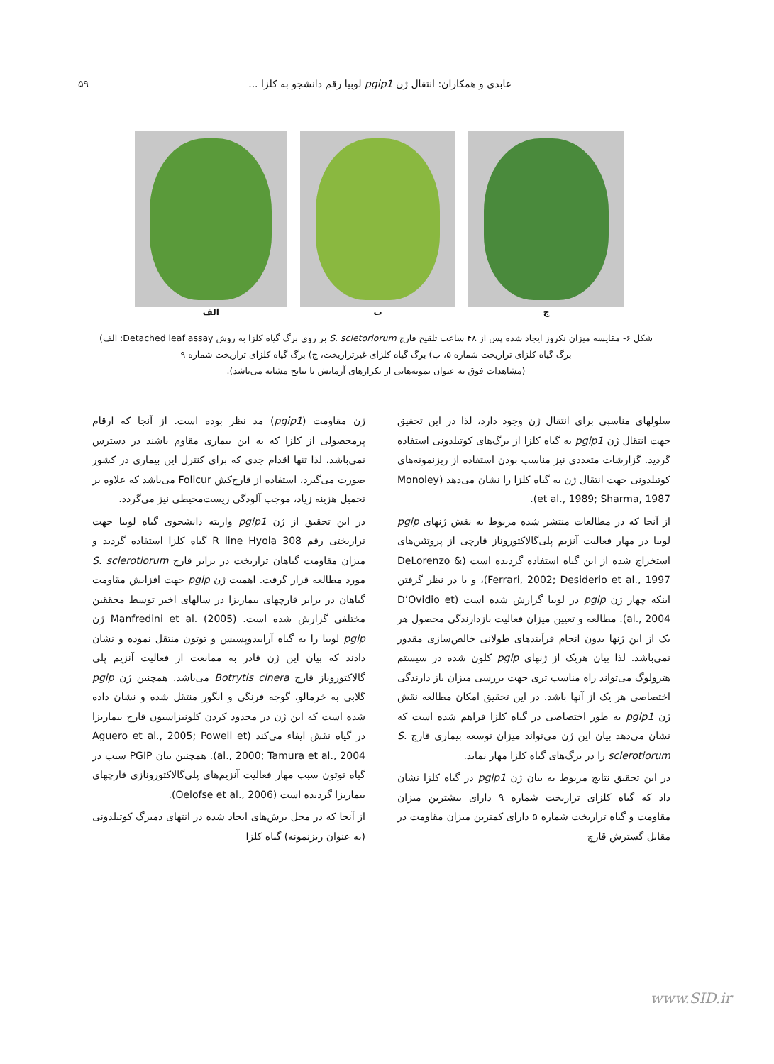عابدی و همکاران: انتقال ژن pgip1 لوبیا رقم دانشجو به کلزا ... ۵۹
ج ب الف
شکل ۶- مقایسه میزان نکروز ایجاد شده پس از ۴۸ ساعت تلقیح قارچ S. scletoriorum بر روی برگ گیاه کلزا به روش Detached leaf assay: الف) برگ گیاه کلزای تراریخت شماره ۵، ب) برگ گیاه کلزای غیرتراریخت، ج) برگ گیاه کلزای تراریخت شماره ۹
(مشاهدات فوق به عنوان نمونه‌هایی از تکرارهای آزمایش با نتایج مشابه می‌باشد).
ژن مقاومت (pgip1) مد نظر بوده است. از آنجا که ارقام پرمحصولی از کلزا که به این بیماری مقاوم باشند در دسترس نمی‌باشد، لذا تنها اقدام جدی که برای کنترل این بیماری در کشور صورت می‌گیرد، استفاده از قارچ‌کش Folicur می‌باشد که علاوه بر تحمیل هزینه زیاد، موجب آلودگی زیست‌محیطی نیز می‌گردد.
در این تحقیق از ژن pgip1 واریته دانشجوی گیاه لوبیا جهت تراریختی رقم R line Hyola 308 گیاه کلزا استفاده گردید و میزان مقاومت گیاهان تراریخت در برابر قارچ S. sclerotiorum مورد مطالعه قرار گرفت. اهمیت ژن pgip جهت افزایش مقاومت گیاهان در برابر قارچهای بیماریزا در سالهای اخیر توسط محققین مختلفی گزارش شده است. Manfredini et al. (2005) ژن pgip لوبیا را به گیاه آرابیدوپسیس و توتون منتقل نموده و نشان دادند که بیان این ژن قادر به ممانعت از فعالیت آنزیم پلی گالاکتوروناز قارچ Botrytis cinera می‌باشد. همچنین ژن pgip گلابی به خرمالو، گوجه فرنگی و انگور منتقل شده و نشان داده شده است که این ژن در محدود کردن کلونیزاسیون قارچ بیماریزا در گیاه نقش ایفاء می‌کند (Aguero et al., 2005; Powell et al., 2000; Tamura et al., 2004). همچنین بیان PGIP سیب در گیاه توتون سبب مهار فعالیت آنزیم‌های پلی‌گالاکتورونازی قارچهای بیماریزا گردیده است (Oelofse et al., 2006).
از آنجا که در محل برش‌های ایجاد شده در انتهای دمبرگ کوتیلدونی (به عنوان ریزنمونه) گیاه کلزا
سلولهای مناسبی برای انتقال ژن وجود دارد، لذا در این تحقیق جهت انتقال ژن pgip1 به گیاه کلزا از برگ‌های کوتیلدونی استفاده گردید. گزارشات متعددی نیز مناسب بودن استفاده از ریزنمونه‌های کوتیلدونی جهت انتقال ژن به گیاه کلزا را نشان می‌دهد (Monoley et al., 1989; Sharma, 1987).
از آنجا که در مطالعات منتشر شده مربوط به نقش ژنهای pgip لوبیا در مهار فعالیت آنزیم پلی‌گالاکتوروناز قارچی از پروتئین‌های استخراج شده از این گیاه استفاده گردیده است (DeLorenzo & Ferrari, 2002; Desiderio et al., 1997)، و با در نظر گرفتن اینکه چهار ژن pgip در لوبیا گزارش شده است (D’Ovidio et al., 2004). مطالعه و تعیین میزان فعالیت بازدارندگی محصول هر یک از این ژنها بدون انجام فرآیندهای طولانی خالص‌سازی مقدور نمی‌باشد. لذا بیان هریک از ژنهای pgip کلون شده در سیستم هترولوگ می‌تواند راه مناسب تری جهت بررسی میزان باز دارندگی اختصاصی هر یک از آنها باشد. در این تحقیق امکان مطالعه نقش ژن pgip1 به طور اختصاصی در گیاه کلزا فراهم شده است که نشان می‌دهد بیان این ژن می‌تواند میزان توسعه بیماری قارچ S. sclerotiorum را در برگ‌های گیاه کلزا مهار نماید.
در این تحقیق نتایج مربوط به بیان ژن pgip1 در گیاه کلزا نشان داد که گیاه کلزای تراریخت شماره ۹ دارای بیشترین میزان مقاومت و گیاه تراریخت شماره ۵ دارای کمترین میزان مقاومت در مقابل گسترش قارچ
www.SID.ir